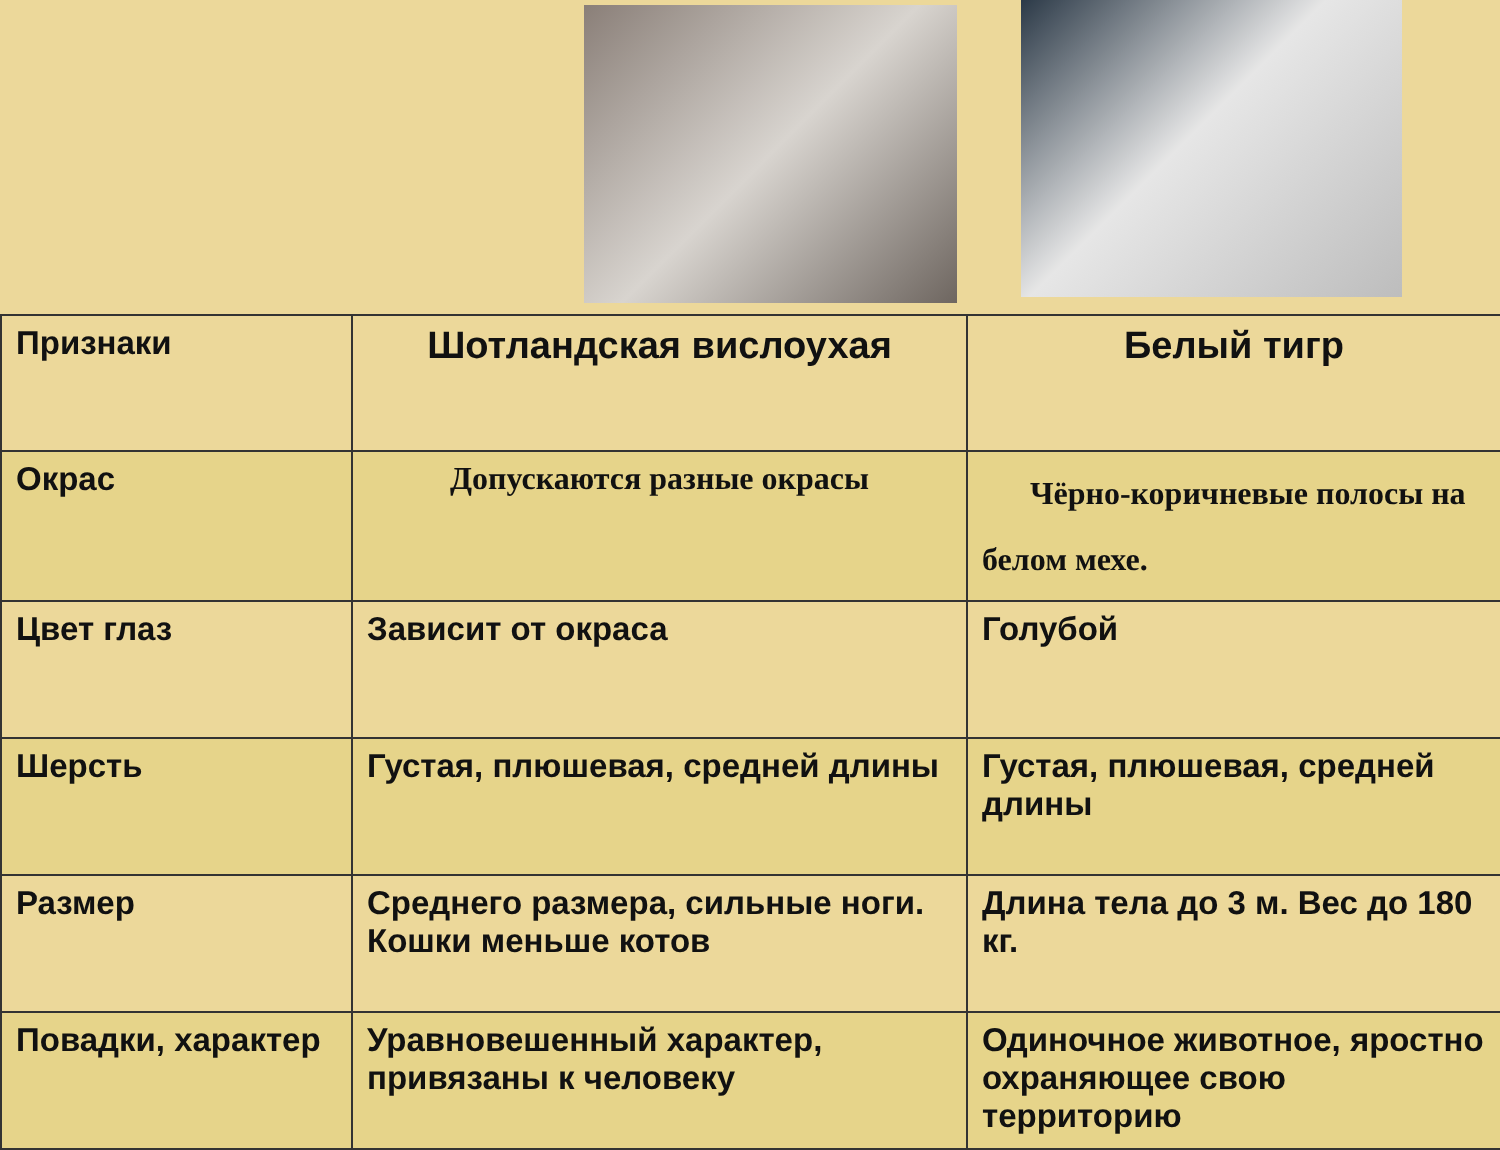| Признаки | Шотландская вислоухая | Белый тигр |
| --- | --- | --- |
| Окрас | Допускаются разные окрасы | Чёрно-коричневые полосы на белом мехе. |
| Цвет глаз | Зависит от окраса | Голубой |
| Шерсть | Густая, плюшевая, средней длины | Густая, плюшевая, средней длины |
| Размер | Среднего размера, сильные ноги. Кошки меньше котов | Длина тела до 3 м. Вес до 180 кг. |
| Повадки, характер | Уравновешенный характер, привязаны к человеку | Одиночное животное, яростно охраняющее свою территорию |